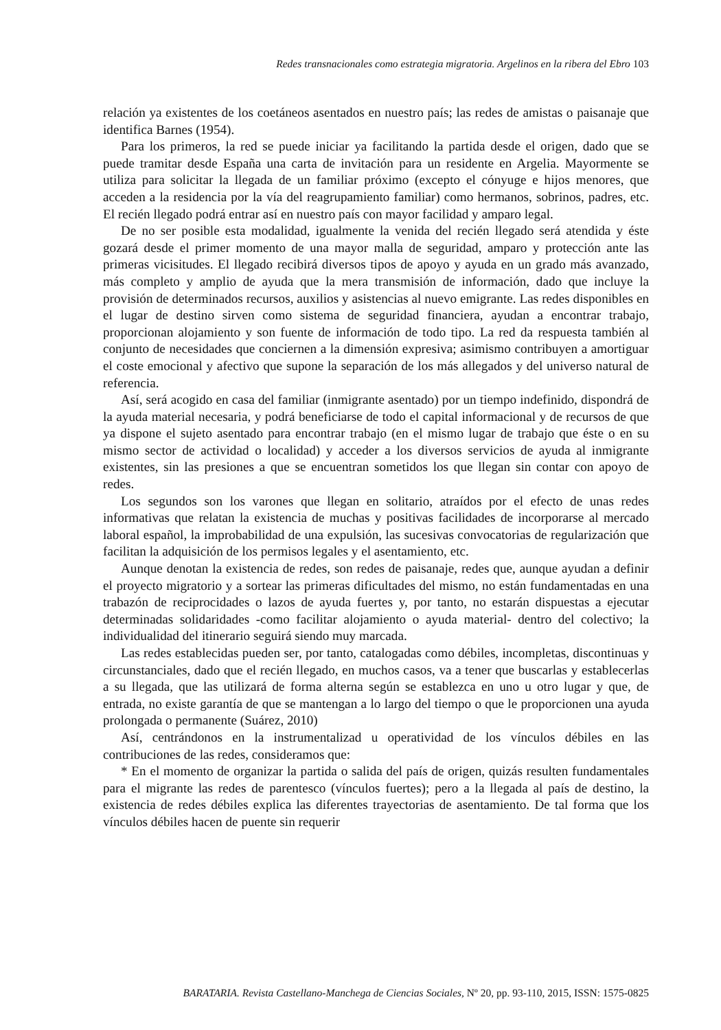Redes transnacionales como estrategia migratoria. Argelinos en la ribera del Ebro 103
relación ya existentes de los coetáneos asentados en nuestro país; las redes de amistas o paisanaje que identifica Barnes (1954).
Para los primeros, la red se puede iniciar ya facilitando la partida desde el origen, dado que se puede tramitar desde España una carta de invitación para un residente en Argelia. Mayormente se utiliza para solicitar la llegada de un familiar próximo (excepto el cónyuge e hijos menores, que acceden a la residencia por la vía del reagrupamiento familiar) como hermanos, sobrinos, padres, etc. El recién llegado podrá entrar así en nuestro país con mayor facilidad y amparo legal.
De no ser posible esta modalidad, igualmente la venida del recién llegado será atendida y éste gozará desde el primer momento de una mayor malla de seguridad, amparo y protección ante las primeras vicisitudes. El llegado recibirá diversos tipos de apoyo y ayuda en un grado más avanzado, más completo y amplio de ayuda que la mera transmisión de información, dado que incluye la provisión de determinados recursos, auxilios y asistencias al nuevo emigrante. Las redes disponibles en el lugar de destino sirven como sistema de seguridad financiera, ayudan a encontrar trabajo, proporcionan alojamiento y son fuente de información de todo tipo. La red da respuesta también al conjunto de necesidades que conciernen a la dimensión expresiva; asimismo contribuyen a amortiguar el coste emocional y afectivo que supone la separación de los más allegados y del universo natural de referencia.
Así, será acogido en casa del familiar (inmigrante asentado) por un tiempo indefinido, dispondrá de la ayuda material necesaria, y podrá beneficiarse de todo el capital informacional y de recursos de que ya dispone el sujeto asentado para encontrar trabajo (en el mismo lugar de trabajo que éste o en su mismo sector de actividad o localidad) y acceder a los diversos servicios de ayuda al inmigrante existentes, sin las presiones a que se encuentran sometidos los que llegan sin contar con apoyo de redes.
Los segundos son los varones que llegan en solitario, atraídos por el efecto de unas redes informativas que relatan la existencia de muchas y positivas facilidades de incorporarse al mercado laboral español, la improbabilidad de una expulsión, las sucesivas convocatorias de regularización que facilitan la adquisición de los permisos legales y el asentamiento, etc.
Aunque denotan la existencia de redes, son redes de paisanaje, redes que, aunque ayudan a definir el proyecto migratorio y a sortear las primeras dificultades del mismo, no están fundamentadas en una trabazón de reciprocidades o lazos de ayuda fuertes y, por tanto, no estarán dispuestas a ejecutar determinadas solidaridades -como facilitar alojamiento o ayuda material- dentro del colectivo; la individualidad del itinerario seguirá siendo muy marcada.
Las redes establecidas pueden ser, por tanto, catalogadas como débiles, incompletas, discontinuas y circunstanciales, dado que el recién llegado, en muchos casos, va a tener que buscarlas y establecerlas a su llegada, que las utilizará de forma alterna según se establezca en uno u otro lugar y que, de entrada, no existe garantía de que se mantengan a lo largo del tiempo o que le proporcionen una ayuda prolongada o permanente (Suárez, 2010)
Así, centrándonos en la instrumentalizad u operatividad de los vínculos débiles en las contribuciones de las redes, consideramos que:
* En el momento de organizar la partida o salida del país de origen, quizás resulten fundamentales para el migrante las redes de parentesco (vínculos fuertes); pero a la llegada al país de destino, la existencia de redes débiles explica las diferentes trayectorias de asentamiento. De tal forma que los vínculos débiles hacen de puente sin requerir
BARATARIA. Revista Castellano-Manchega de Ciencias Sociales, Nº 20, pp. 93-110, 2015, ISSN: 1575-0825